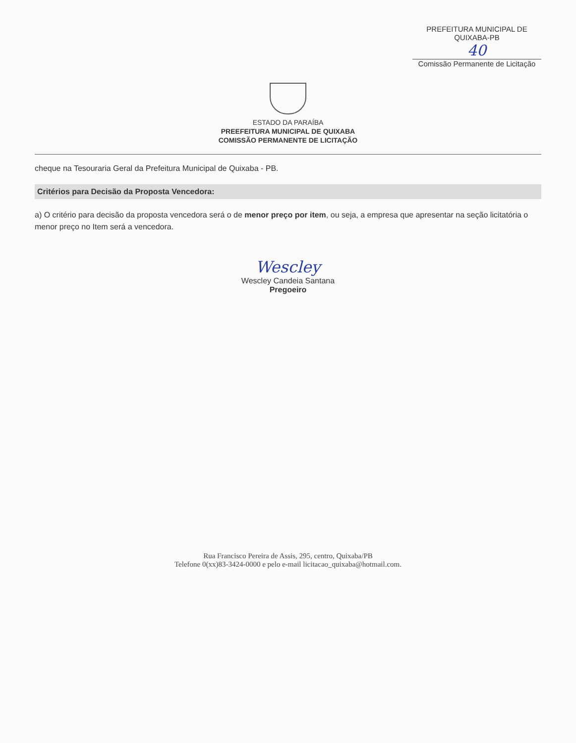PREFEITURA MUNICIPAL DE QUIXABA-PB
40
Comissão Permanente de Licitação
ESTADO DA PARAÍBA
PREEFEITURA MUNICIPAL DE QUIXABA
COMISSÃO PERMANENTE DE LICITAÇÃO
cheque na Tesouraria Geral da Prefeitura Municipal de Quixaba - PB.
Critérios para Decisão da Proposta Vencedora:
a) O critério para decisão da proposta vencedora será o de menor preço por item, ou seja, a empresa que apresentar na seção licitatória o menor preço no Item será a vencedora.
Wescley
Wescley Candeia Santana
Pregoeiro
Rua Francisco Pereira de Assis, 295, centro, Quixaba/PB
Telefone 0(xx)83-3424-0000 e pelo e-mail licitacao_quixaba@hotmail.com.